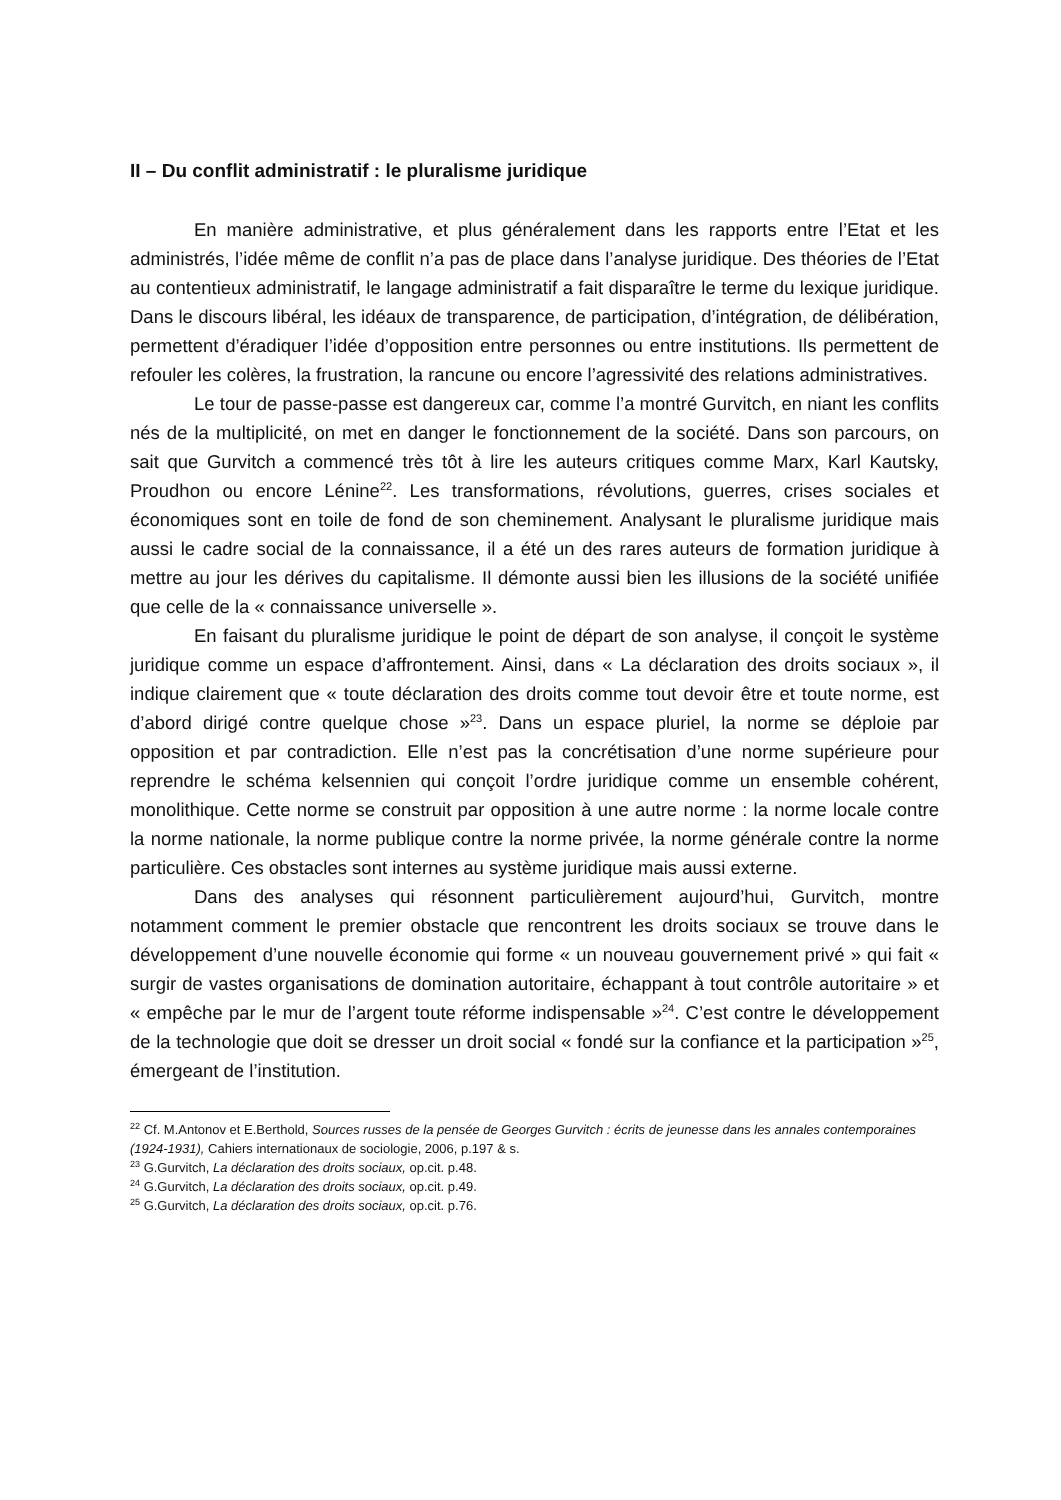II – Du conflit administratif : le pluralisme juridique
En manière administrative, et plus généralement dans les rapports entre l’Etat et les administrés, l’idée même de conflit n’a pas de place dans l’analyse juridique. Des théories de l’Etat au contentieux administratif, le langage administratif a fait disparaître le terme du lexique juridique. Dans le discours libéral, les idéaux de transparence, de participation, d’intégration, de délibération, permettent d’éradiquer l’idée d’opposition entre personnes ou entre institutions. Ils permettent de refouler les colères, la frustration, la rancune ou encore l’agressivité des relations administratives.
Le tour de passe-passe est dangereux car, comme l’a montré Gurvitch, en niant les conflits nés de la multiplicité, on met en danger le fonctionnement de la société. Dans son parcours, on sait que Gurvitch a commencé très tôt à lire les auteurs critiques comme Marx, Karl Kautsky, Proudhon ou encore Lénine<sup>22</sup>. Les transformations, révolutions, guerres, crises sociales et économiques sont en toile de fond de son cheminement. Analysant le pluralisme juridique mais aussi le cadre social de la connaissance, il a été un des rares auteurs de formation juridique à mettre au jour les dérives du capitalisme. Il démonte aussi bien les illusions de la société unifiée que celle de la « connaissance universelle ».
En faisant du pluralisme juridique le point de départ de son analyse, il conçoit le système juridique comme un espace d’affrontement. Ainsi, dans « La déclaration des droits sociaux », il indique clairement que « toute déclaration des droits comme tout devoir être et toute norme, est d’abord dirigé contre quelque chose »<sup>23</sup>. Dans un espace pluriel, la norme se déploie par opposition et par contradiction. Elle n’est pas la concrétisation d’une norme supérieure pour reprendre le schéma kelsennien qui conçoit l’ordre juridique comme un ensemble cohérent, monolithique. Cette norme se construit par opposition à une autre norme : la norme locale contre la norme nationale, la norme publique contre la norme privée, la norme générale contre la norme particulière. Ces obstacles sont internes au système juridique mais aussi externe.
Dans des analyses qui résonnent particulièrement aujourd’hui, Gurvitch, montre notamment comment le premier obstacle que rencontrent les droits sociaux se trouve dans le développement d’une nouvelle économie qui forme « un nouveau gouvernement privé » qui fait « surgir de vastes organisations de domination autoritaire, échappant à tout contrôle autoritaire » et « empêche par le mur de l’argent toute réforme indispensable »<sup>24</sup>. C’est contre le développement de la technologie que doit se dresser un droit social « fondé sur la confiance et la participation »<sup>25</sup>, émergeant de l’institution.
<sup>22</sup> Cf. M.Antonov et E.Berthold, Sources russes de la pensée de Georges Gurvitch : écrits de jeunesse dans les annales contemporaines (1924-1931), Cahiers internationaux de sociologie, 2006, p.197 & s.
<sup>23</sup> G.Gurvitch, La déclaration des droits sociaux, op.cit. p.48.
<sup>24</sup> G.Gurvitch, La déclaration des droits sociaux, op.cit. p.49.
<sup>25</sup> G.Gurvitch, La déclaration des droits sociaux, op.cit. p.76.